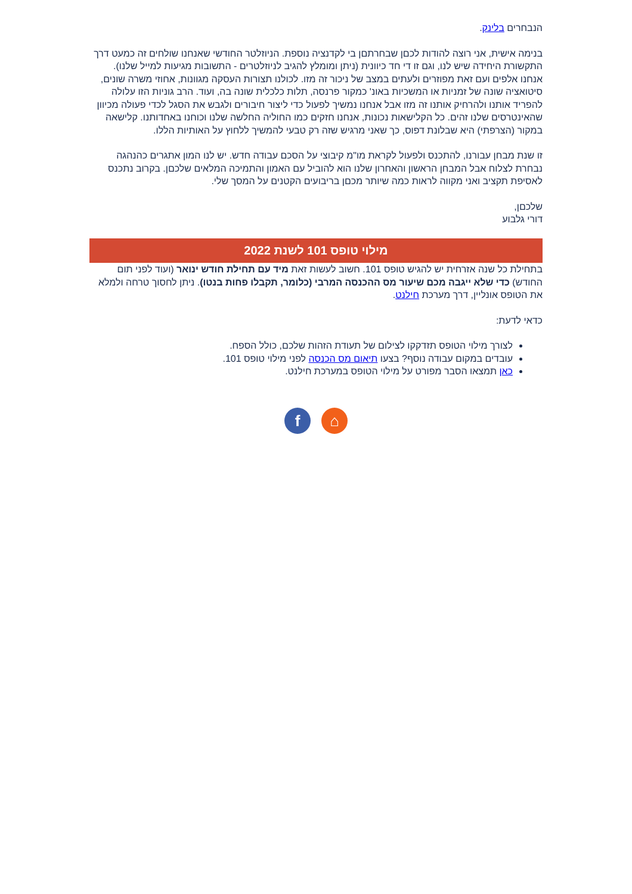הנבחרים בלינק.
בנימה אישית, אני רוצה להודות לכםן שבחרתםן בי לקדנציה נוספת. הניוזלטר החודשי שאנחנו שולחים זה כמעט דרך התקשורת היחידה שיש לנו, וגם זו די חד כיוונית (ניתן ומומלץ להגיב לניוזלטרים - התשובות מגיעות למייל שלנו). אנחנו אלפים ועם זאת מפוזרים ולעתים במצב של ניכור זה מזו. לכולנו תצורות העסקה מגוונות, אחוזי משרה שונים, סיטואציה שונה של זמניות או המשכיות באונ' כמקור פרנסה, תלות כלכלית שונה בה, ועוד. הרב גוניות הזו עלולה להפריד אותנו ולהרחיק אותנו זה מזו אבל אנחנו נמשיך לפעול כדי ליצור חיבורים ולגבש את הסגל לכדי פעולה מכיוון שהאינטרסים שלנו זהים. כל הקלישאות נכונות, אנחנו חזקים כמו החוליה החלשה שלנו וכוחנו באחדותנו. קלישאה במקור (הצרפתי) היא שבלונת דפוס, כך שאני מרגיש שזה רק טבעי להמשיך ללחוץ על האותיות הללו.
זו שנת מבחן עבורנו, להתכנס ולפעול לקראת מו"מ קיבוצי על הסכם עבודה חדש. יש לנו המון אתגרים כהנהגה נבחרת לצלוח אבל המבחן הראשון והאחרון שלנו הוא להוביל עם האמון והתמיכה המלאים שלכםן. בקרוב נתכנס לאסיפת תקציב ואני מקווה לראות כמה שיותר מכםן בריבועים הקטנים על המסך שלי.
שלכםן,
דורי גלבוע
מילוי טופס 101 לשנת 2022
בתחילת כל שנה אזרחית יש להגיש טופס 101. חשוב לעשות זאת מיד עם תחילת חודש ינואר (ועוד לפני תום החודש) כדי שלא ייגבה מכם שיעור מס ההכנסה המרבי (כלומר, תקבלו פחות בנטו). ניתן לחסוך טרחה ולמלא את הטופס אונליין, דרך מערכת חילנט.
כדאי לדעת:
לצורך מילוי הטופס תזדקקו לצילום של תעודת הזהות שלכם, כולל הספח.
עובדים במקום עבודה נוסף? בצעו תיאום מס הכנסה לפני מילוי טופס 101.
כאן תמצאו הסבר מפורט על מילוי הטופס במערכת חילנט.
f ⌂